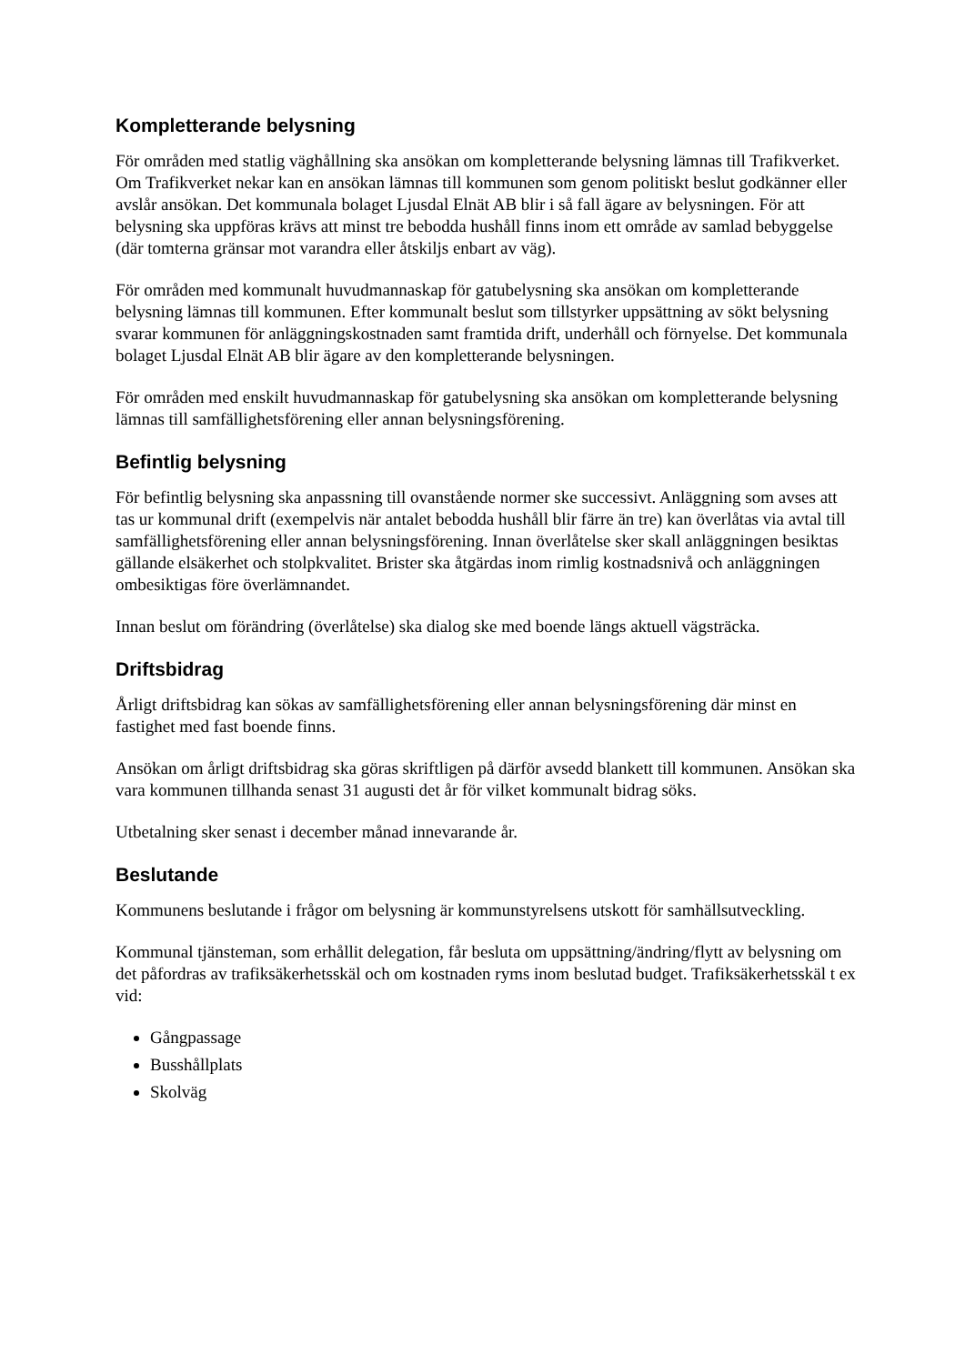Kompletterande belysning
För områden med statlig väghållning ska ansökan om kompletterande belysning lämnas till Trafikverket. Om Trafikverket nekar kan en ansökan lämnas till kommunen som genom politiskt beslut godkänner eller avslår ansökan. Det kommunala bolaget Ljusdal Elnät AB blir i så fall ägare av belysningen. För att belysning ska uppföras krävs att minst tre bebodda hushåll finns inom ett område av samlad bebyggelse (där tomterna gränsar mot varandra eller åtskiljs enbart av väg).
För områden med kommunalt huvudmannaskap för gatubelysning ska ansökan om kompletterande belysning lämnas till kommunen. Efter kommunalt beslut som tillstyrker uppsättning av sökt belysning svarar kommunen för anläggningskostnaden samt framtida drift, underhåll och förnyelse. Det kommunala bolaget Ljusdal Elnät AB blir ägare av den kompletterande belysningen.
För områden med enskilt huvudmannaskap för gatubelysning ska ansökan om kompletterande belysning lämnas till samfällighetsförening eller annan belysningsförening.
Befintlig belysning
För befintlig belysning ska anpassning till ovanstående normer ske successivt. Anläggning som avses att tas ur kommunal drift (exempelvis när antalet bebodda hushåll blir färre än tre) kan överlåtas via avtal till samfällighetsförening eller annan belysningsförening. Innan överlåtelse sker skall anläggningen besiktas gällande elsäkerhet och stolpkvalitet. Brister ska åtgärdas inom rimlig kostnadsnivå och anläggningen ombesiktigas före överlämnandet.
Innan beslut om förändring (överlåtelse) ska dialog ske med boende längs aktuell vägsträcka.
Driftsbidrag
Årligt driftsbidrag kan sökas av samfällighetsförening eller annan belysningsförening där minst en fastighet med fast boende finns.
Ansökan om årligt driftsbidrag ska göras skriftligen på därför avsedd blankett till kommunen. Ansökan ska vara kommunen tillhanda senast 31 augusti det år för vilket kommunalt bidrag söks.
Utbetalning sker senast i december månad innevarande år.
Beslutande
Kommunens beslutande i frågor om belysning är kommunstyrelsens utskott för samhällsutveckling.
Kommunal tjänsteman, som erhållit delegation, får besluta om uppsättning/ändring/flytt av belysning om det påfordras av trafiksäkerhetsskäl och om kostnaden ryms inom beslutad budget. Trafiksäkerhetsskäl t ex vid:
Gångpassage
Busshållplats
Skolväg